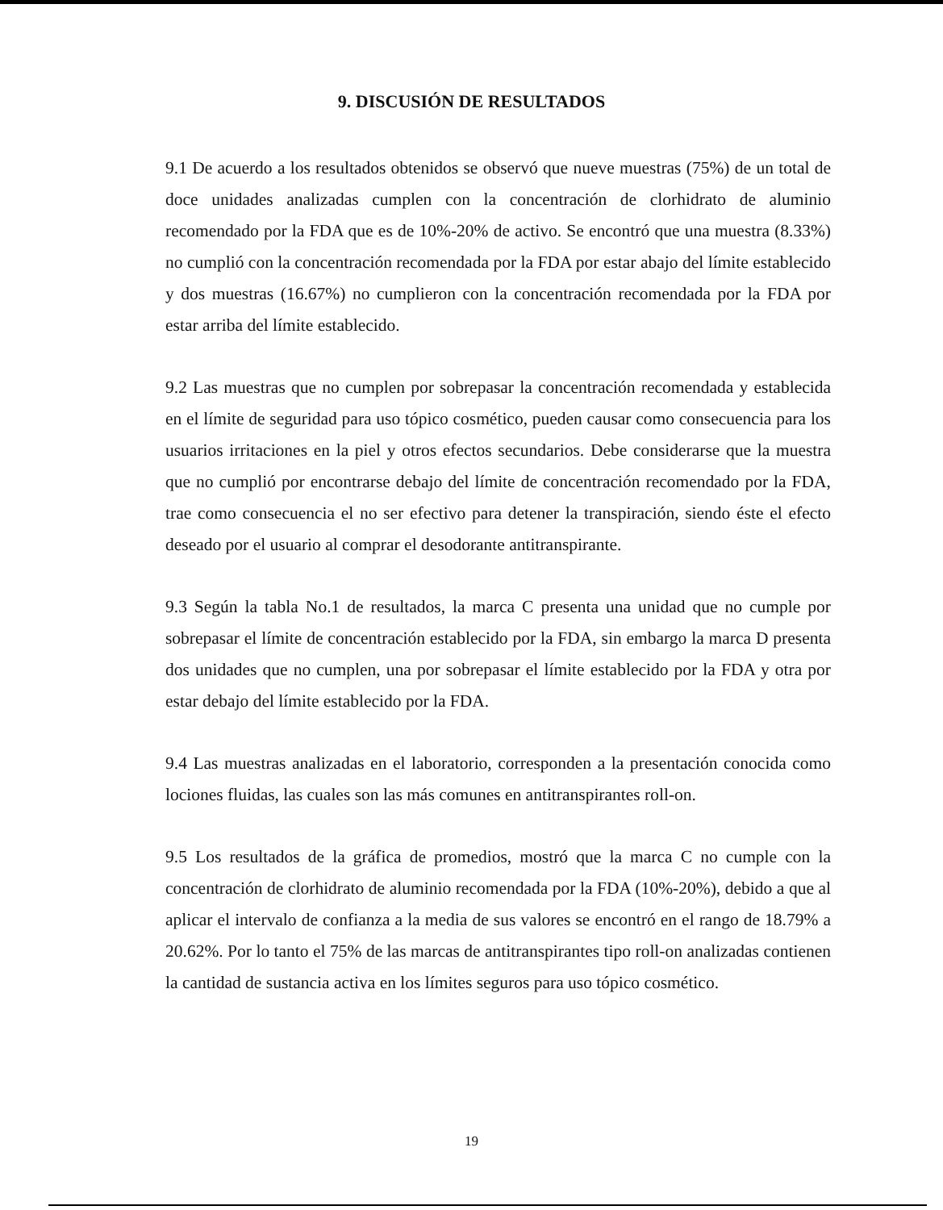9. DISCUSIÓN DE RESULTADOS
9.1 De acuerdo a los resultados obtenidos se observó que nueve muestras (75%) de un total de doce unidades analizadas cumplen con la concentración de clorhidrato de aluminio recomendado por la FDA que es de 10%-20% de activo. Se encontró que una muestra (8.33%) no cumplió con la concentración recomendada por la FDA por estar abajo del límite establecido y dos muestras (16.67%) no cumplieron con la concentración recomendada por la FDA por estar arriba del límite establecido.
9.2 Las muestras que no cumplen por sobrepasar la concentración recomendada y establecida en el límite de seguridad para uso tópico cosmético, pueden causar como consecuencia para los usuarios irritaciones en la piel y otros efectos secundarios. Debe considerarse que la muestra que no cumplió por encontrarse debajo del límite de concentración recomendado por la FDA, trae como consecuencia el no ser efectivo para detener la transpiración, siendo éste el efecto deseado por el usuario al comprar el desodorante antitranspirante.
9.3 Según la tabla No.1 de resultados, la marca C presenta una unidad que no cumple por sobrepasar el límite de concentración establecido por la FDA, sin embargo la marca D presenta dos unidades que no cumplen, una por sobrepasar el límite establecido por la FDA y otra por estar debajo del límite establecido por la FDA.
9.4 Las muestras analizadas en el laboratorio, corresponden a la presentación conocida como lociones fluidas, las cuales son las más comunes en antitranspirantes roll-on.
9.5 Los resultados de la gráfica de promedios, mostró que la marca C no cumple con la concentración de clorhidrato de aluminio recomendada por la FDA (10%-20%), debido a que al aplicar el intervalo de confianza a la media de sus valores se encontró en el rango de 18.79% a 20.62%. Por lo tanto el 75% de las marcas de antitranspirantes tipo roll-on analizadas contienen la cantidad de sustancia activa en los límites seguros para uso tópico cosmético.
19